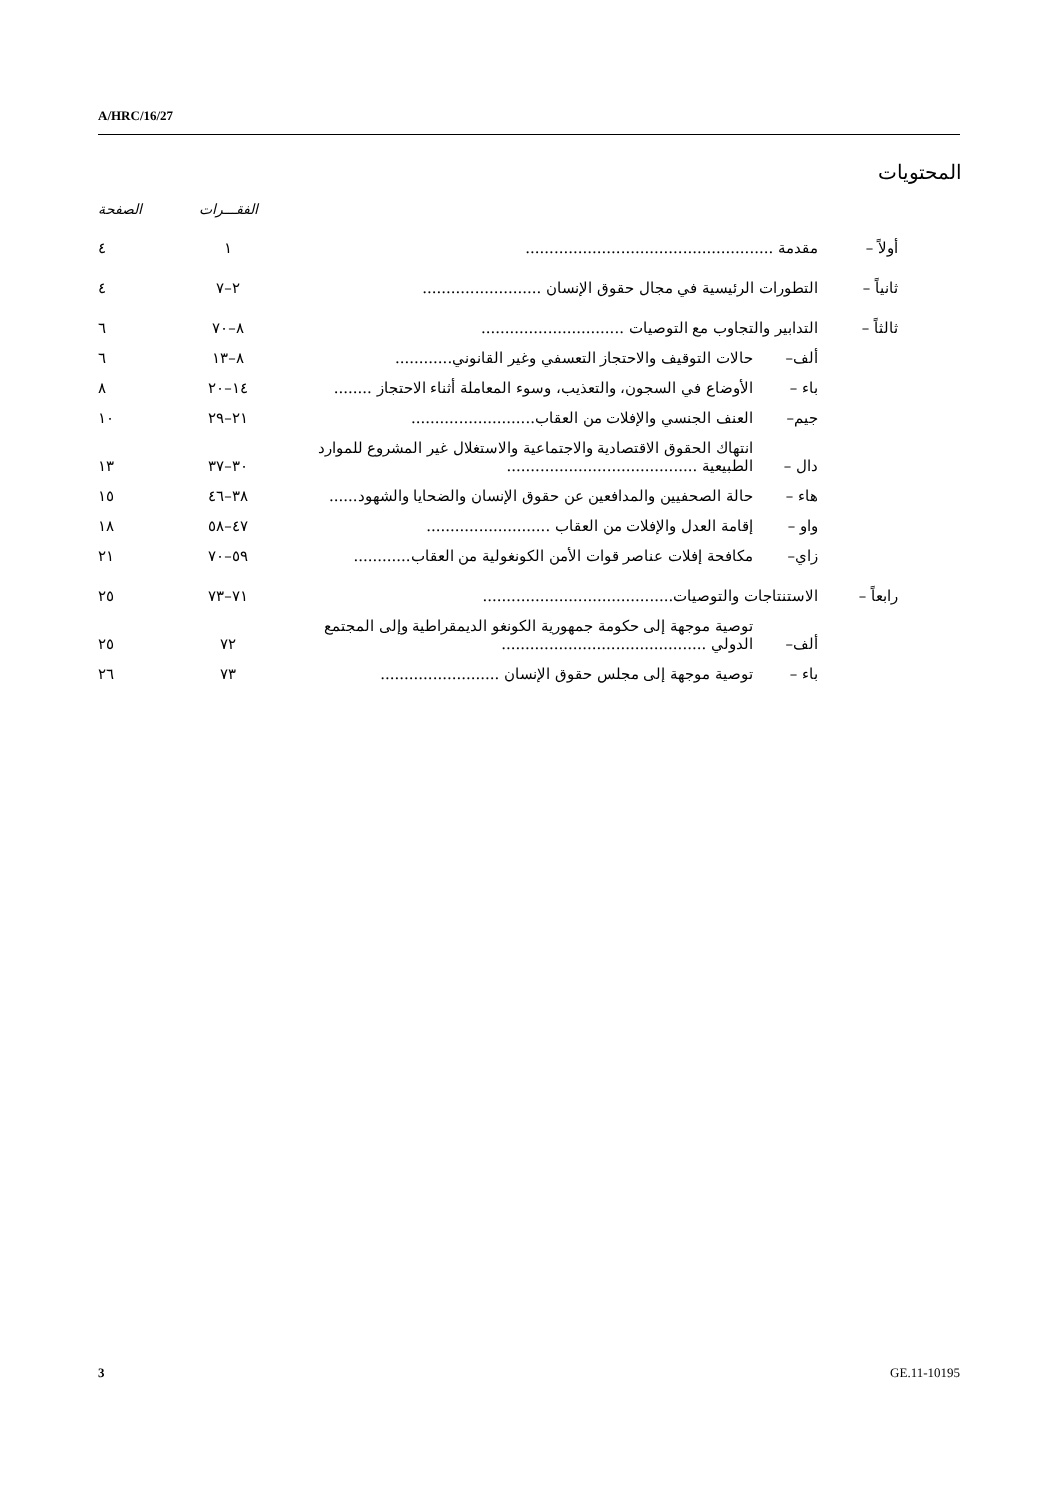A/HRC/16/27
المحتويات
| | | | الفقـــرات | الصفحة |
| --- | --- | --- | --- | --- |
| أولاً – | مقدمة .................................................... | | ١ | ٤ |
| ثانياً – | التطورات الرئيسية في مجال حقوق الإنسان ......................... | | ٢–٧ | ٤ |
| ثالثاً – | التدابير والتجاوب مع التوصيات .............................. | | ٨–٧٠ | ٦ |
| | ألف– | حالات التوقيف والاحتجاز التعسفي وغير القانوني............ | ٨–١٣ | ٦ |
| | باء – | الأوضاع في السجون، والتعذيب، وسوء المعاملة أثناء الاحتجاز ........ | ١٤–٢٠ | ٨ |
| | جيم– | العنف الجنسي والإفلات من العقاب.......................... | ٢١–٢٩ | ١٠ |
| | دال – | انتهاك الحقوق الاقتصادية والاجتماعية والاستغلال غير المشروع للموارد الطبيعية ........................................ | ٣٠–٣٧ | ١٣ |
| | هاء – | حالة الصحفيين والمدافعين عن حقوق الإنسان والضحايا والشهود...... | ٣٨–٤٦ | ١٥ |
| | واو – | إقامة العدل والإفلات من العقاب .......................... | ٤٧–٥٨ | ١٨ |
| | زاي– | مكافحة إفلات عناصر قوات الأمن الكونغولية من العقاب............ | ٥٩–٧٠ | ٢١ |
| رابعاً – | الاستنتاجات والتوصيات........................................ | | ٧١–٧٣ | ٢٥ |
| | ألف– | توصية موجهة إلى حكومة جمهورية الكونغو الديمقراطية وإلى المجتمع الدولي ........................................... | ٧٢ | ٢٥ |
| | باء – | توصية موجهة إلى مجلس حقوق الإنسان ......................... | ٧٣ | ٢٦ |
3 GE.11-10195